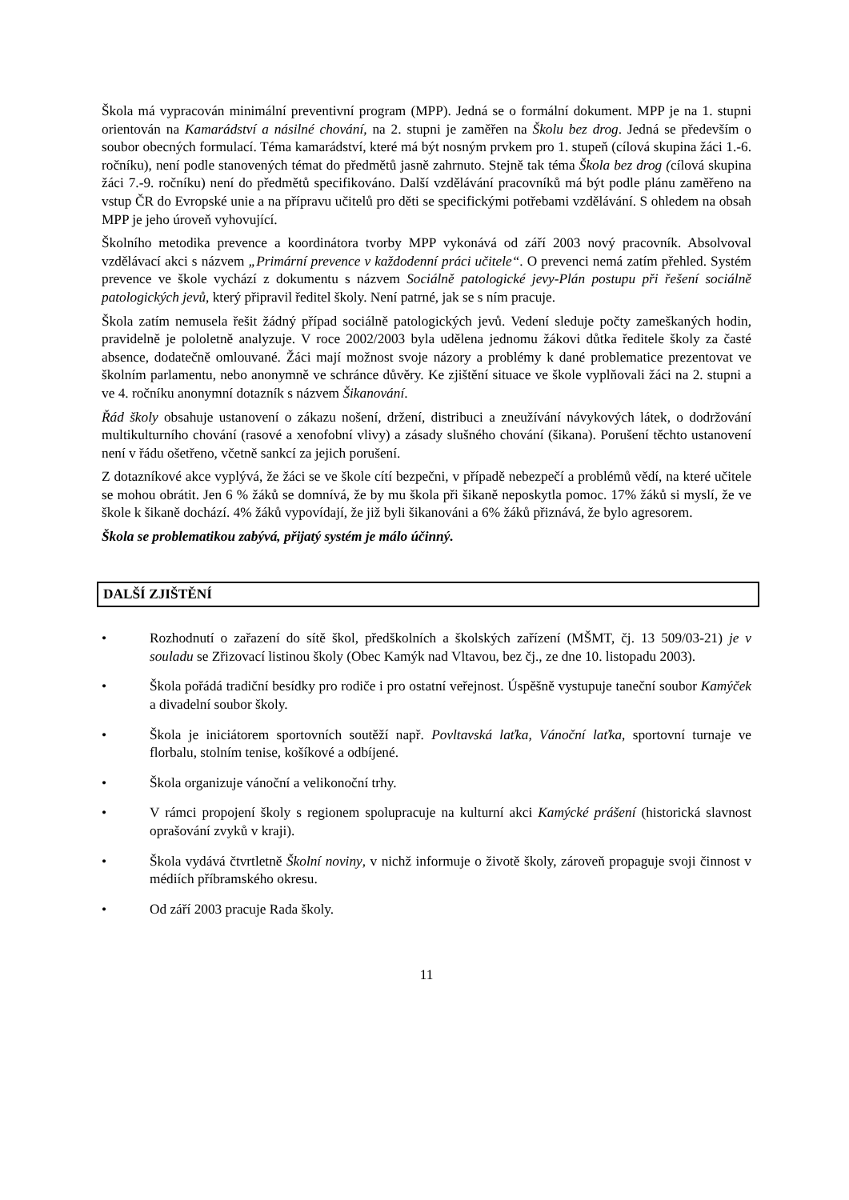Škola má vypracován minimální preventivní program (MPP). Jedná se o formální dokument. MPP je na 1. stupni orientován na Kamarádství a násilné chování, na 2. stupni je zaměřen na Školu bez drog. Jedná se především o soubor obecných formulací. Téma kamarádství, které má být nosným prvkem pro 1. stupeň (cílová skupina žáci 1.-6. ročníku), není podle stanovených témat do předmětů jasně zahrnuto. Stejně tak téma Škola bez drog (cílová skupina žáci 7.-9. ročníku) není do předmětů specifikováno. Další vzdělávání pracovníků má být podle plánu zaměřeno na vstup ČR do Evropské unie a na přípravu učitelů pro děti se specifickými potřebami vzdělávání. S ohledem na obsah MPP je jeho úroveň vyhovující.
Školního metodika prevence a koordinátora tvorby MPP vykonává od září 2003 nový pracovník. Absolvoval vzdělávací akci s názvem „Primární prevence v každodenní práci učitele“. O prevenci nemá zatím přehled. Systém prevence ve škole vychází z dokumentu s názvem Sociálně patologické jevy-Plán postupu při řešení sociálně patologických jevů, který připravil ředitel školy. Není patrné, jak se s ním pracuje.
Škola zatím nemusela řešit žádný případ sociálně patologických jevů. Vedení sleduje počty zameškaných hodin, pravidelně je pololetně analyzuje. V roce 2002/2003 byla udělena jednomu žákovi důtka ředitele školy za časté absence, dodatečně omlouvané. Žáci mají možnost svoje názory a problémy k dané problematice prezentovat ve školním parlamentu, nebo anonymně ve schránce důvěry. Ke zjištění situace ve škole vyplňovali žáci na 2. stupni a ve 4. ročníku anonymní dotazník s názvem Šikanování.
Řád školy obsahuje ustanovení o zákazu nošení, držení, distribuci a zneužívání návykových látek, o dodržování multikulturního chování (rasové a xenofobní vlivy) a zásady slušného chování (šikana). Porušení těchto ustanovení není v řádu ošetřeno, včetně sankcí za jejich porušení.
Z dotazníkové akce vyplývá, že žáci se ve škole cítí bezpečni, v případě nebezpečí a problémů vědí, na které učitele se mohou obrátit. Jen 6 % žáků se domnívá, že by mu škola při šikaně neposkytla pomoc. 17% žáků si myslí, že ve škole k šikaně dochází. 4% žáků vypovídají, že již byli šikanováni a 6% žáků přiznává, že bylo agresorem.
Škola se problematikou zabývá, přijatý systém je málo účinný.
DALŠÍ ZJIŠTĚNÍ
• Rozhodnutí o zařazení do sítě škol, předškolních a školských zařízení (MŠMT, čj. 13 509/03-21) je v souladu se Zřizovací listinou školy (Obec Kamýk nad Vltavou, bez čj., ze dne 10. listopadu 2003).
• Škola pořádá tradiční besídky pro rodiče i pro ostatní veřejnost. Úspěšně vystupuje taneční soubor Kamýček a divadelní soubor školy.
• Škola je iniciátorem sportovních soutěží např. Povltavská laťka, Vánoční laťka, sportovní turnaje ve florbalu, stolním tenise, košíkové a odbíjené.
• Škola organizuje vánoční a velikonoční trhy.
• V rámci propojení školy s regionem spolupracuje na kulturní akci Kamýcké prášení (historická slavnost oprašování zvyků v kraji).
• Škola vydává čtvrtletně Školní noviny, v nichž informuje o životě školy, zároveň propaguje svoji činnost v médiích příbramského okresu.
• Od září 2003 pracuje Rada školy.
11